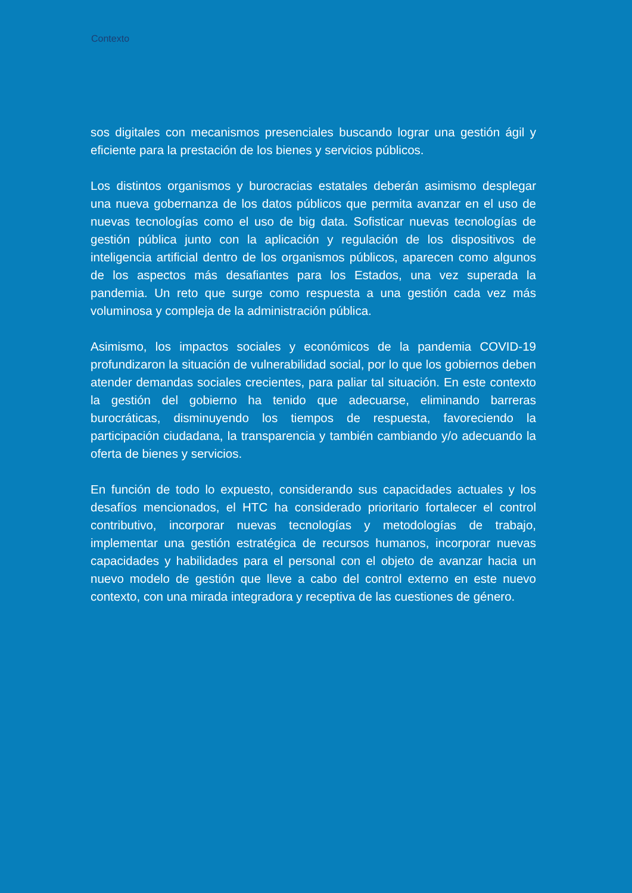Contexto
sos digitales con mecanismos presenciales buscando lograr una gestión ágil y eficiente para la prestación de los bienes y servicios públicos.
Los distintos organismos y burocracias estatales deberán asimismo desplegar una nueva gobernanza de los datos públicos que permita avanzar en el uso de nuevas tecnologías como el uso de big data. Sofisticar nuevas tecnologías de gestión pública junto con la aplicación y regulación de los dispositivos de inteligencia artificial dentro de los organismos públicos, aparecen como algunos de los aspectos más desafiantes para los Estados, una vez superada la pandemia. Un reto que surge como respuesta a una gestión cada vez más voluminosa y compleja de la administración pública.
Asimismo, los impactos sociales y económicos de la pandemia COVID-19 profundizaron la situación de vulnerabilidad social, por lo que los gobiernos deben atender demandas sociales crecientes, para paliar tal situación. En este contexto la gestión del gobierno ha tenido que adecuarse, eliminando barreras burocráticas, disminuyendo los tiempos de respuesta, favoreciendo la participación ciudadana, la transparencia y también cambiando y/o adecuando la oferta de bienes y servicios.
En función de todo lo expuesto, considerando sus capacidades actuales y los desafíos mencionados, el HTC ha considerado prioritario fortalecer el control contributivo, incorporar nuevas tecnologías y metodologías de trabajo, implementar una gestión estratégica de recursos humanos, incorporar nuevas capacidades y habilidades para el personal con el objeto de avanzar hacia un nuevo modelo de gestión que lleve a cabo del control externo en este nuevo contexto, con una mirada integradora y receptiva de las cuestiones de género.